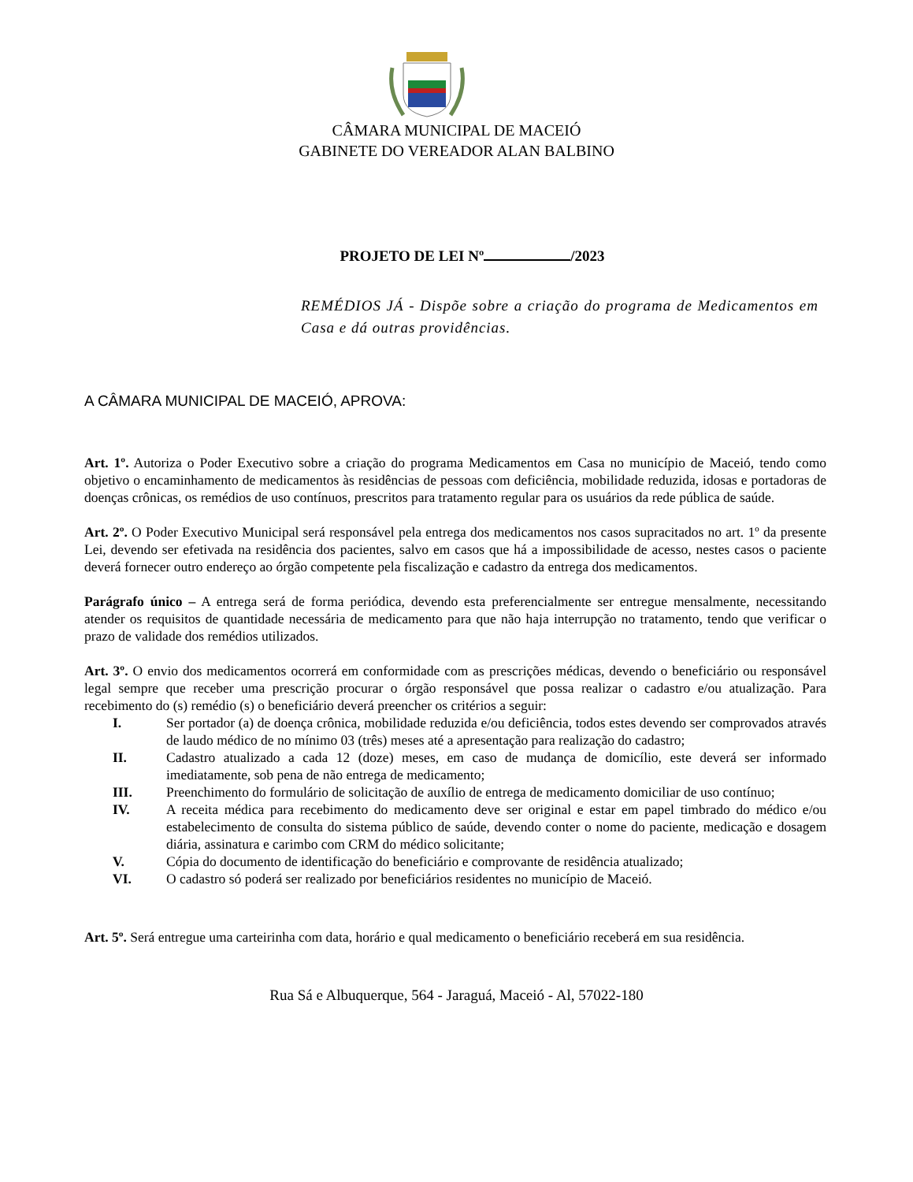CÂMARA MUNICIPAL DE MACEIÓ
GABINETE DO VEREADOR ALAN BALBINO
PROJETO DE LEI Nº /2023
REMÉDIOS JÁ - Dispõe sobre a criação do programa de Medicamentos em Casa e dá outras providências.
A CÂMARA MUNICIPAL DE MACEIÓ, APROVA:
Art. 1º. Autoriza o Poder Executivo sobre a criação do programa Medicamentos em Casa no município de Maceió, tendo como objetivo o encaminhamento de medicamentos às residências de pessoas com deficiência, mobilidade reduzida, idosas e portadoras de doenças crônicas, os remédios de uso contínuos, prescritos para tratamento regular para os usuários da rede pública de saúde.
Art. 2º. O Poder Executivo Municipal será responsável pela entrega dos medicamentos nos casos supracitados no art. 1º da presente Lei, devendo ser efetivada na residência dos pacientes, salvo em casos que há a impossibilidade de acesso, nestes casos o paciente deverá fornecer outro endereço ao órgão competente pela fiscalização e cadastro da entrega dos medicamentos.
Parágrafo único – A entrega será de forma periódica, devendo esta preferencialmente ser entregue mensalmente, necessitando atender os requisitos de quantidade necessária de medicamento para que não haja interrupção no tratamento, tendo que verificar o prazo de validade dos remédios utilizados.
Art. 3º. O envio dos medicamentos ocorrerá em conformidade com as prescrições médicas, devendo o beneficiário ou responsável legal sempre que receber uma prescrição procurar o órgão responsável que possa realizar o cadastro e/ou atualização. Para recebimento do (s) remédio (s) o beneficiário deverá preencher os critérios a seguir:
I. Ser portador (a) de doença crônica, mobilidade reduzida e/ou deficiência, todos estes devendo ser comprovados através de laudo médico de no mínimo 03 (três) meses até a apresentação para realização do cadastro;
II. Cadastro atualizado a cada 12 (doze) meses, em caso de mudança de domicílio, este deverá ser informado imediatamente, sob pena de não entrega de medicamento;
III. Preenchimento do formulário de solicitação de auxílio de entrega de medicamento domiciliar de uso contínuo;
IV. A receita médica para recebimento do medicamento deve ser original e estar em papel timbrado do médico e/ou estabelecimento de consulta do sistema público de saúde, devendo conter o nome do paciente, medicação e dosagem diária, assinatura e carimbo com CRM do médico solicitante;
V. Cópia do documento de identificação do beneficiário e comprovante de residência atualizado;
VI. O cadastro só poderá ser realizado por beneficiários residentes no município de Maceió.
Art. 5º. Será entregue uma carteirinha com data, horário e qual medicamento o beneficiário receberá em sua residência.
Rua Sá e Albuquerque, 564 - Jaraguá, Maceió - Al, 57022-180